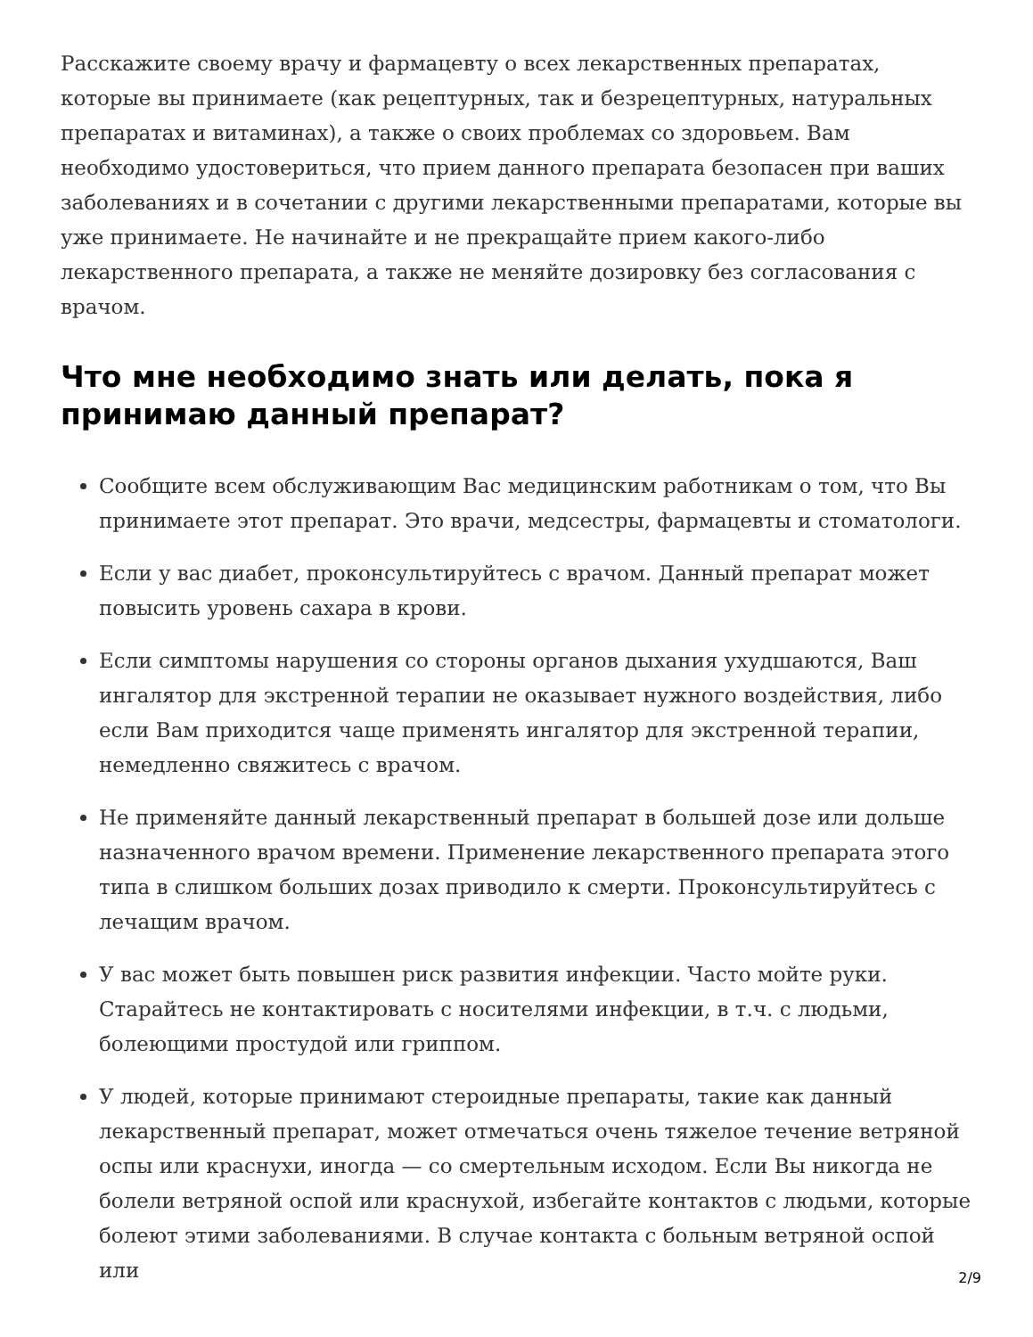Расскажите своему врачу и фармацевту о всех лекарственных препаратах, которые вы принимаете (как рецептурных, так и безрецептурных, натуральных препаратах и витаминах), а также о своих проблемах со здоровьем. Вам необходимо удостовериться, что прием данного препарата безопасен при ваших заболеваниях и в сочетании с другими лекарственными препаратами, которые вы уже принимаете. Не начинайте и не прекращайте прием какого-либо лекарственного препарата, а также не меняйте дозировку без согласования с врачом.
Что мне необходимо знать или делать, пока я принимаю данный препарат?
Сообщите всем обслуживающим Вас медицинским работникам о том, что Вы принимаете этот препарат. Это врачи, медсестры, фармацевты и стоматологи.
Если у вас диабет, проконсультируйтесь с врачом. Данный препарат может повысить уровень сахара в крови.
Если симптомы нарушения со стороны органов дыхания ухудшаются, Ваш ингалятор для экстренной терапии не оказывает нужного воздействия, либо если Вам приходится чаще применять ингалятор для экстренной терапии, немедленно свяжитесь с врачом.
Не применяйте данный лекарственный препарат в большей дозе или дольше назначенного врачом времени. Применение лекарственного препарата этого типа в слишком больших дозах приводило к смерти. Проконсультируйтесь с лечащим врачом.
У вас может быть повышен риск развития инфекции. Часто мойте руки. Старайтесь не контактировать с носителями инфекции, в т.ч. с людьми, болеющими простудой или гриппом.
У людей, которые принимают стероидные препараты, такие как данный лекарственный препарат, может отмечаться очень тяжелое течение ветряной оспы или краснухи, иногда — со смертельным исходом. Если Вы никогда не болели ветряной оспой или краснухой, избегайте контактов с людьми, которые болеют этими заболеваниями. В случае контакта с больным ветряной оспой или
2/9